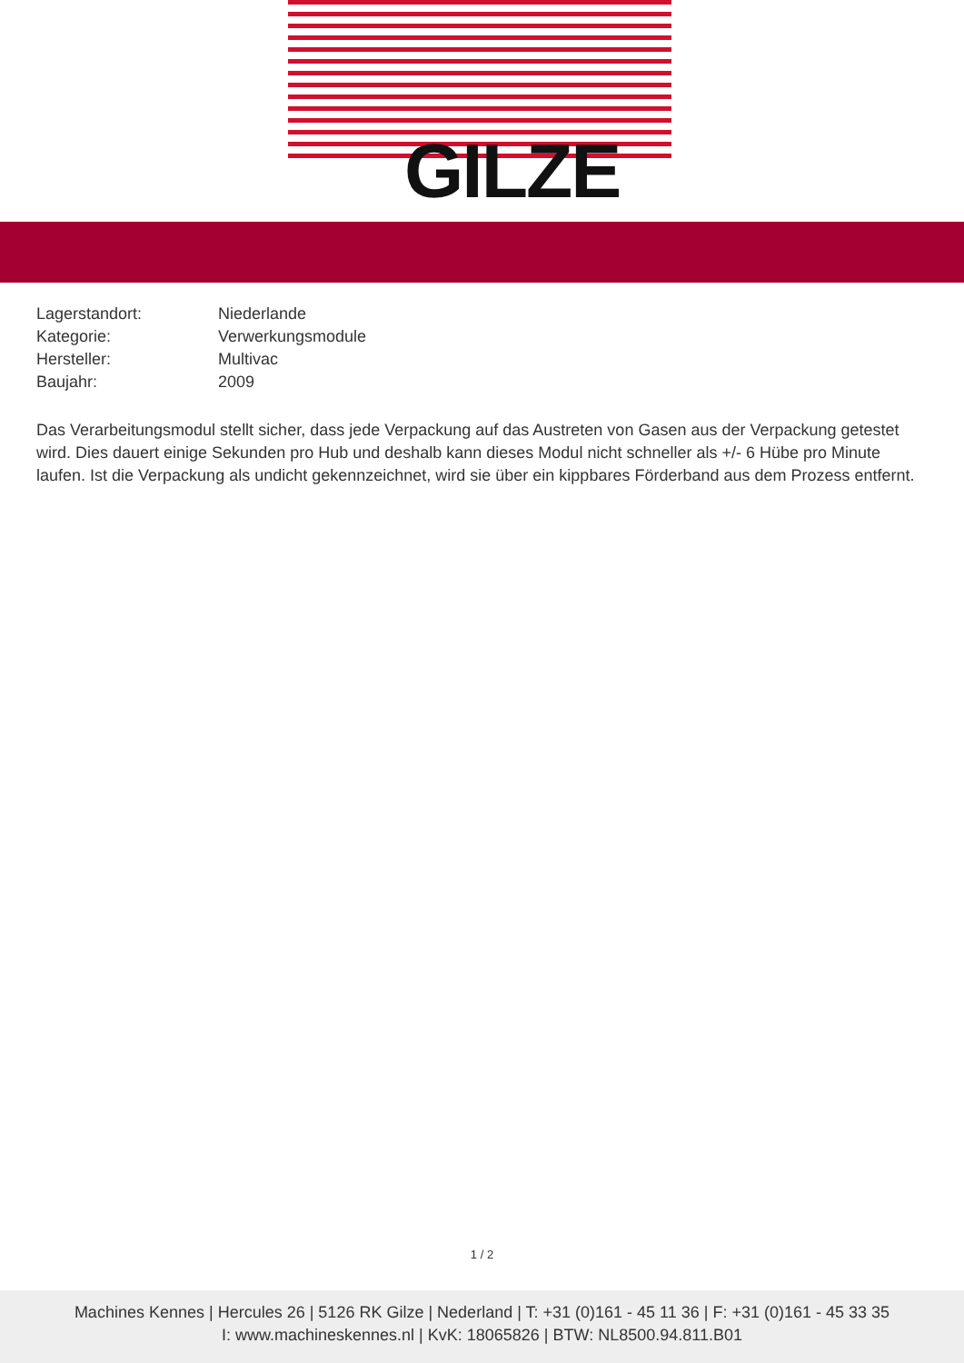GILZE
Lagerstandort: Niederlande
Kategorie: Verwerkungsmodule
Hersteller: Multivac
Baujahr: 2009
Das Verarbeitungsmodul stellt sicher, dass jede Verpackung auf das Austreten von Gasen aus der Verpackung getestet wird. Dies dauert einige Sekunden pro Hub und deshalb kann dieses Modul nicht schneller als +/- 6 Hübe pro Minute laufen. Ist die Verpackung als undicht gekennzeichnet, wird sie über ein kippbares Förderband aus dem Prozess entfernt.
1 / 2
Machines Kennes | Hercules 26 | 5126 RK Gilze | Nederland | T: +31 (0)161 - 45 11 36 | F: +31 (0)161 - 45 33 35
I: www.machineskennes.nl | KvK: 18065826 | BTW: NL8500.94.811.B01